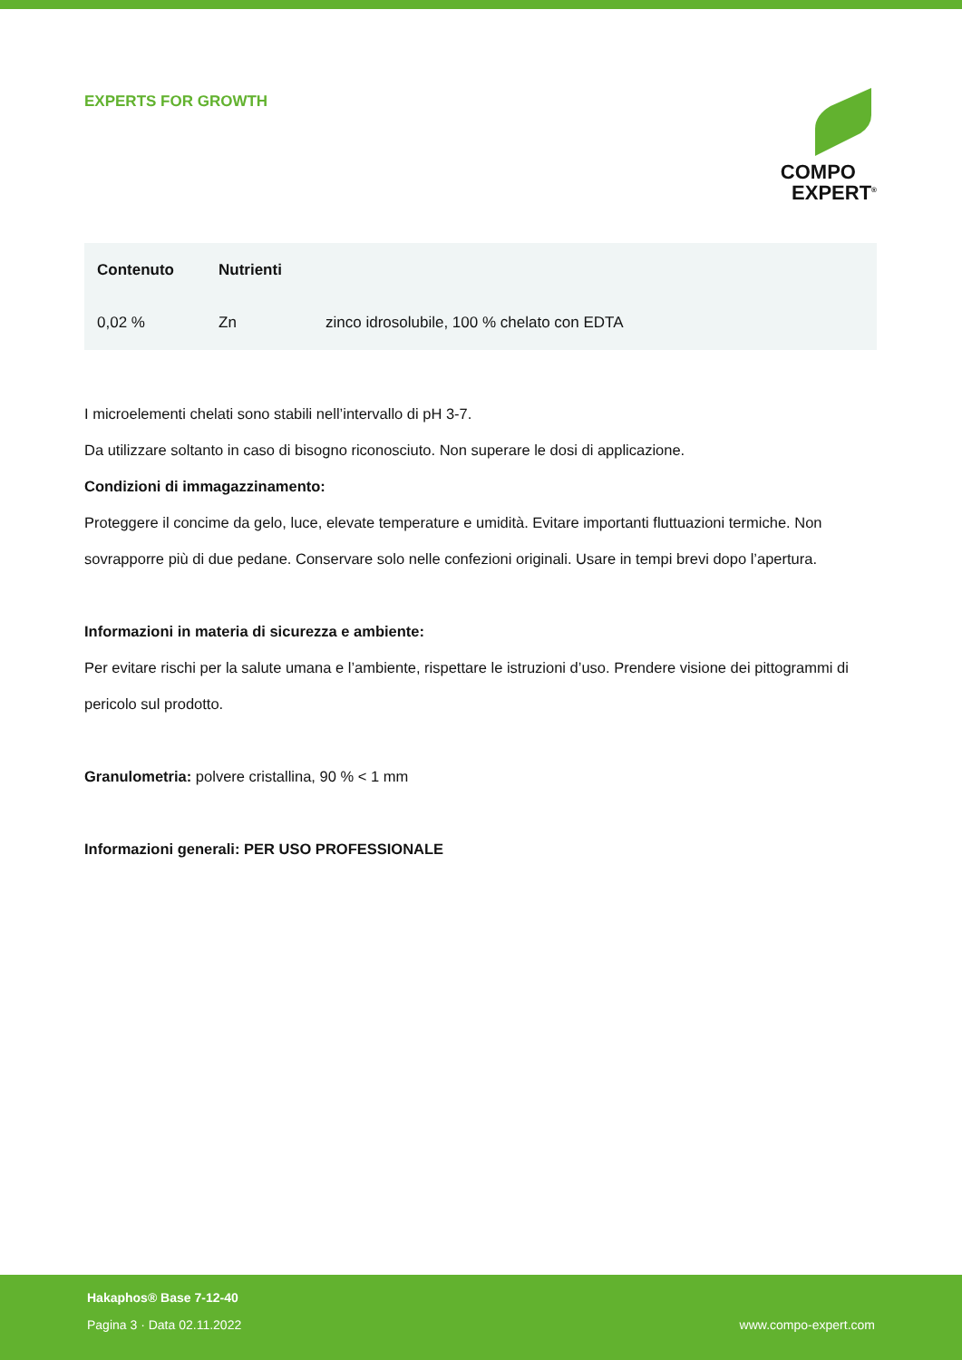EXPERTS FOR GROWTH
COMPO
EXPERT<sup>®</sup>
| Contenuto | Nutrienti | |
| --- | --- | --- |
| 0,02 % | Zn | zinco idrosolubile, 100 % chelato con EDTA |
I microelementi chelati sono stabili nell’intervallo di pH 3-7.
Da utilizzare soltanto in caso di bisogno riconosciuto. Non superare le dosi di applicazione.
Condizioni di immagazzinamento:
Proteggere il concime da gelo, luce, elevate temperature e umidità. Evitare importanti fluttuazioni termiche. Non sovrapporre più di due pedane. Conservare solo nelle confezioni originali. Usare in tempi brevi dopo l’apertura.
Informazioni in materia di sicurezza e ambiente:
Per evitare rischi per la salute umana e l’ambiente, rispettare le istruzioni d’uso. Prendere visione dei pittogrammi di pericolo sul prodotto.
Granulometria: polvere cristallina, 90 % < 1 mm
Informazioni generali: PER USO PROFESSIONALE
Hakaphos® Base 7-12-40
Pagina 3 · Data 02.11.2022
www.compo-expert.com